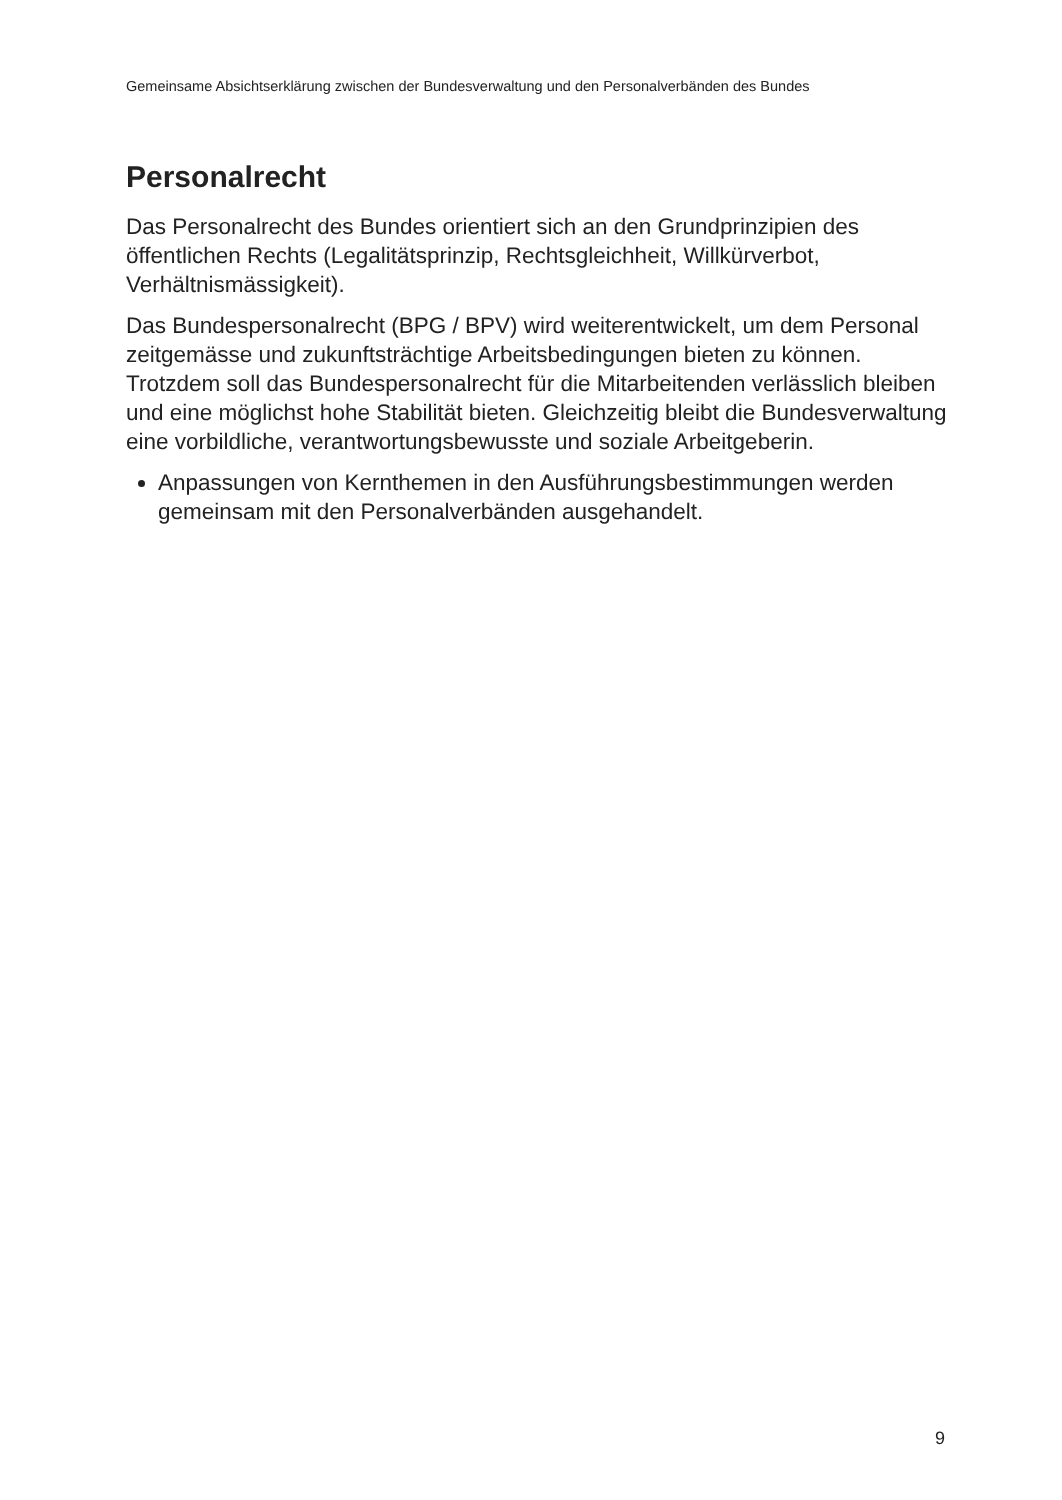Gemeinsame Absichtserklärung zwischen der Bundesverwaltung und den Personalverbänden des Bundes
Personalrecht
Das Personalrecht des Bundes orientiert sich an den Grundprinzipien des öffentlichen Rechts (Legalitätsprinzip, Rechtsgleichheit, Willkürverbot, Verhältnismässigkeit).
Das Bundespersonalrecht (BPG / BPV) wird weiterentwickelt, um dem Personal zeitgemässe und zukunftsträchtige Arbeitsbedingungen bieten zu können. Trotzdem soll das Bundespersonalrecht für die Mitarbeitenden verlässlich bleiben und eine möglichst hohe Stabilität bieten. Gleichzeitig bleibt die Bundesverwaltung eine vorbildliche, verantwortungsbewusste und soziale Arbeitgeberin.
Anpassungen von Kernthemen in den Ausführungsbestimmungen werden gemeinsam mit den Personalverbänden ausgehandelt.
9